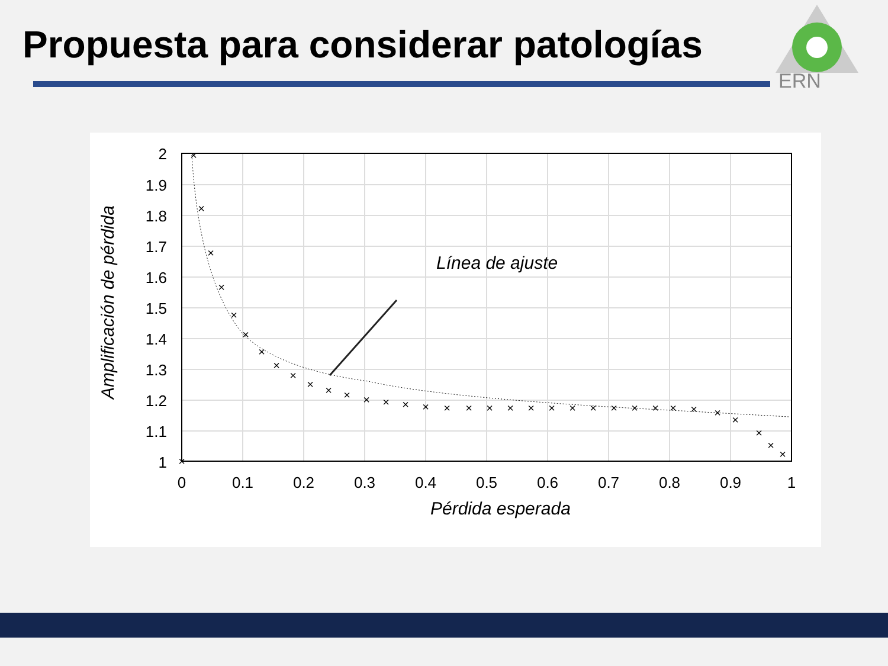Propuesta para considerar patologías
ERN
2
1.9
1.8
1.7
1.6
1.5
1.4
1.3
1.2
1.1
1
0
0.1
0.2
0.3
0.4
0.5
0.6
0.7
0.8
0.9
1
Línea de ajuste
Pérdida esperada
Amplificación de pérdida
×
×
×
×
×
×
×
×
×
×
×
×
×
×
×
×
×
×
×
×
×
×
×
×
×
×
×
×
×
×
×
×
×
×
×